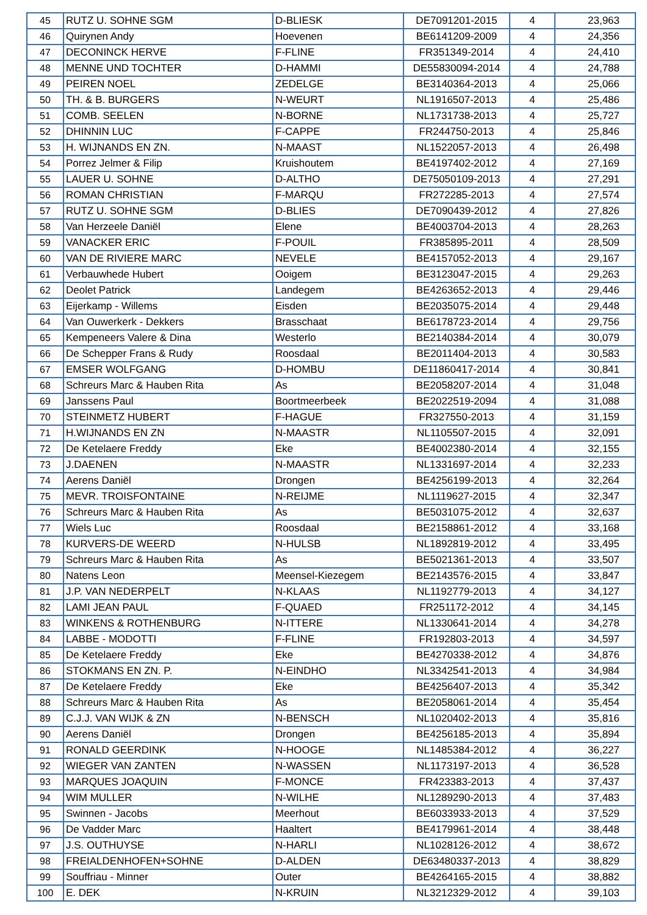| 45 | RUTZ U. SOHNE SGM | D-BLIESK | DE7091201-2015 | 4 | 23,963 |
| 46 | Quirynen Andy | Hoevenen | BE6141209-2009 | 4 | 24,356 |
| 47 | DECONINCK HERVE | F-FLINE | FR351349-2014 | 4 | 24,410 |
| 48 | MENNE UND TOCHTER | D-HAMMI | DE55830094-2014 | 4 | 24,788 |
| 49 | PEIREN NOEL | ZEDELGE | BE3140364-2013 | 4 | 25,066 |
| 50 | TH. & B. BURGERS | N-WEURT | NL1916507-2013 | 4 | 25,486 |
| 51 | COMB. SEELEN | N-BORNE | NL1731738-2013 | 4 | 25,727 |
| 52 | DHINNIN LUC | F-CAPPE | FR244750-2013 | 4 | 25,846 |
| 53 | H. WIJNANDS EN ZN. | N-MAAST | NL1522057-2013 | 4 | 26,498 |
| 54 | Porrez Jelmer & Filip | Kruishoutem | BE4197402-2012 | 4 | 27,169 |
| 55 | LAUER U. SOHNE | D-ALTHO | DE75050109-2013 | 4 | 27,291 |
| 56 | ROMAN CHRISTIAN | F-MARQU | FR272285-2013 | 4 | 27,574 |
| 57 | RUTZ U. SOHNE SGM | D-BLIES | DE7090439-2012 | 4 | 27,826 |
| 58 | Van Herzeele Daniël | Elene | BE4003704-2013 | 4 | 28,263 |
| 59 | VANACKER ERIC | F-POUIL | FR385895-2011 | 4 | 28,509 |
| 60 | VAN DE RIVIERE MARC | NEVELE | BE4157052-2013 | 4 | 29,167 |
| 61 | Verbauwhede Hubert | Ooigem | BE3123047-2015 | 4 | 29,263 |
| 62 | Deolet Patrick | Landegem | BE4263652-2013 | 4 | 29,446 |
| 63 | Eijerkamp - Willems | Eisden | BE2035075-2014 | 4 | 29,448 |
| 64 | Van Ouwerkerk - Dekkers | Brasschaat | BE6178723-2014 | 4 | 29,756 |
| 65 | Kempeneers Valere & Dina | Westerlo | BE2140384-2014 | 4 | 30,079 |
| 66 | De Schepper Frans & Rudy | Roosdaal | BE2011404-2013 | 4 | 30,583 |
| 67 | EMSER WOLFGANG | D-HOMBU | DE11860417-2014 | 4 | 30,841 |
| 68 | Schreurs Marc & Hauben Rita | As | BE2058207-2014 | 4 | 31,048 |
| 69 | Janssens Paul | Boortmeerbeek | BE2022519-2094 | 4 | 31,088 |
| 70 | STEINMETZ HUBERT | F-HAGUE | FR327550-2013 | 4 | 31,159 |
| 71 | H.WIJNANDS EN ZN | N-MAASTR | NL1105507-2015 | 4 | 32,091 |
| 72 | De Ketelaere Freddy | Eke | BE4002380-2014 | 4 | 32,155 |
| 73 | J.DAENEN | N-MAASTR | NL1331697-2014 | 4 | 32,233 |
| 74 | Aerens Daniël | Drongen | BE4256199-2013 | 4 | 32,264 |
| 75 | MEVR. TROISFONTAINE | N-REIJME | NL1119627-2015 | 4 | 32,347 |
| 76 | Schreurs Marc & Hauben Rita | As | BE5031075-2012 | 4 | 32,637 |
| 77 | Wiels Luc | Roosdaal | BE2158861-2012 | 4 | 33,168 |
| 78 | KURVERS-DE WEERD | N-HULSB | NL1892819-2012 | 4 | 33,495 |
| 79 | Schreurs Marc & Hauben Rita | As | BE5021361-2013 | 4 | 33,507 |
| 80 | Natens Leon | Meensel-Kiezegem | BE2143576-2015 | 4 | 33,847 |
| 81 | J.P. VAN NEDERPELT | N-KLAAS | NL1192779-2013 | 4 | 34,127 |
| 82 | LAMI JEAN PAUL | F-QUAED | FR251172-2012 | 4 | 34,145 |
| 83 | WINKENS & ROTHENBURG | N-ITTERE | NL1330641-2014 | 4 | 34,278 |
| 84 | LABBE - MODOTTI | F-FLINE | FR192803-2013 | 4 | 34,597 |
| 85 | De Ketelaere Freddy | Eke | BE4270338-2012 | 4 | 34,876 |
| 86 | STOKMANS EN ZN. P. | N-EINDHO | NL3342541-2013 | 4 | 34,984 |
| 87 | De Ketelaere Freddy | Eke | BE4256407-2013 | 4 | 35,342 |
| 88 | Schreurs Marc & Hauben Rita | As | BE2058061-2014 | 4 | 35,454 |
| 89 | C.J.J. VAN WIJK & ZN | N-BENSCH | NL1020402-2013 | 4 | 35,816 |
| 90 | Aerens Daniël | Drongen | BE4256185-2013 | 4 | 35,894 |
| 91 | RONALD GEERDINK | N-HOOGE | NL1485384-2012 | 4 | 36,227 |
| 92 | WIEGER VAN ZANTEN | N-WASSEN | NL1173197-2013 | 4 | 36,528 |
| 93 | MARQUES JOAQUIN | F-MONCE | FR423383-2013 | 4 | 37,437 |
| 94 | WIM MULLER | N-WILHE | NL1289290-2013 | 4 | 37,483 |
| 95 | Swinnen - Jacobs | Meerhout | BE6033933-2013 | 4 | 37,529 |
| 96 | De Vadder Marc | Haaltert | BE4179961-2014 | 4 | 38,448 |
| 97 | J.S. OUTHUYSE | N-HARLI | NL1028126-2012 | 4 | 38,672 |
| 98 | FREIALDENHOFEN+SOHNE | D-ALDEN | DE63480337-2013 | 4 | 38,829 |
| 99 | Souffriau - Minner | Outer | BE4264165-2015 | 4 | 38,882 |
| 100 | E. DEK | N-KRUIN | NL3212329-2012 | 4 | 39,103 |